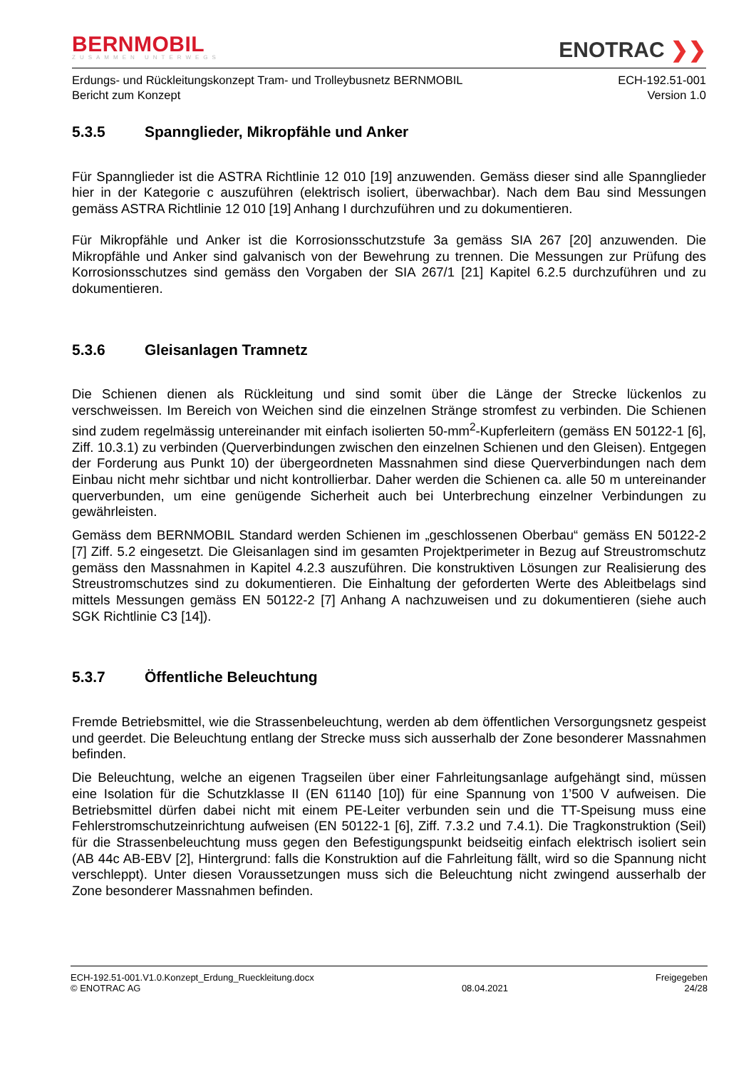BERNMOBIL
ZUSAMMEN UNTERWEGS
ENOTRAC ❯❯
Erdungs- und Rückleitungskonzept Tram- und Trolleybusnetz BERNMOBIL
Bericht zum Konzept
ECH-192.51-001
Version 1.0
5.3.5 Spannglieder, Mikropfähle und Anker
Für Spannglieder ist die ASTRA Richtlinie 12 010 [19] anzuwenden. Gemäss dieser sind alle Spannglieder hier in der Kategorie c auszuführen (elektrisch isoliert, überwachbar). Nach dem Bau sind Messungen gemäss ASTRA Richtlinie 12 010 [19] Anhang I durchzuführen und zu dokumentieren.
Für Mikropfähle und Anker ist die Korrosionsschutzstufe 3a gemäss SIA 267 [20] anzuwenden. Die Mikropfähle und Anker sind galvanisch von der Bewehrung zu trennen. Die Messungen zur Prüfung des Korrosionsschutzes sind gemäss den Vorgaben der SIA 267/1 [21] Kapitel 6.2.5 durchzuführen und zu dokumentieren.
5.3.6 Gleisanlagen Tramnetz
Die Schienen dienen als Rückleitung und sind somit über die Länge der Strecke lückenlos zu verschweissen. Im Bereich von Weichen sind die einzelnen Stränge stromfest zu verbinden. Die Schienen sind zudem regelmässig untereinander mit einfach isolierten 50-mm<sup>2</sup>-Kupferleitern (gemäss EN 50122-1 [6], Ziff. 10.3.1) zu verbinden (Querverbindungen zwischen den einzelnen Schienen und den Gleisen). Entgegen der Forderung aus Punkt 10) der übergeordneten Massnahmen sind diese Querverbindungen nach dem Einbau nicht mehr sichtbar und nicht kontrollierbar. Daher werden die Schienen ca. alle 50 m untereinander querverbunden, um eine genügende Sicherheit auch bei Unterbrechung einzelner Verbindungen zu gewährleisten.
Gemäss dem BERNMOBIL Standard werden Schienen im „geschlossenen Oberbau“ gemäss EN 50122-2 [7] Ziff. 5.2 eingesetzt. Die Gleisanlagen sind im gesamten Projektperimeter in Bezug auf Streustromschutz gemäss den Massnahmen in Kapitel 4.2.3 auszuführen. Die konstruktiven Lösungen zur Realisierung des Streustromschutzes sind zu dokumentieren. Die Einhaltung der geforderten Werte des Ableitbelags sind mittels Messungen gemäss EN 50122-2 [7] Anhang A nachzuweisen und zu dokumentieren (siehe auch SGK Richtlinie C3 [14]).
5.3.7 Öffentliche Beleuchtung
Fremde Betriebsmittel, wie die Strassenbeleuchtung, werden ab dem öffentlichen Versorgungsnetz gespeist und geerdet. Die Beleuchtung entlang der Strecke muss sich ausserhalb der Zone besonderer Massnahmen befinden.
Die Beleuchtung, welche an eigenen Tragseilen über einer Fahrleitungsanlage aufgehängt sind, müssen eine Isolation für die Schutzklasse II (EN 61140 [10]) für eine Spannung von 1’500 V aufweisen. Die Betriebsmittel dürfen dabei nicht mit einem PE-Leiter verbunden sein und die TT-Speisung muss eine Fehlerstromschutzeinrichtung aufweisen (EN 50122-1 [6], Ziff. 7.3.2 und 7.4.1). Die Tragkonstruktion (Seil) für die Strassenbeleuchtung muss gegen den Befestigungspunkt beidseitig einfach elektrisch isoliert sein (AB 44c AB-EBV [2], Hintergrund: falls die Konstruktion auf die Fahrleitung fällt, wird so die Spannung nicht verschleppt). Unter diesen Voraussetzungen muss sich die Beleuchtung nicht zwingend ausserhalb der Zone besonderer Massnahmen befinden.
ECH-192.51-001.V1.0.Konzept_Erdung_Rueckleitung.docx
© ENOTRAC AG
08.04.2021 Freigegeben
24/28